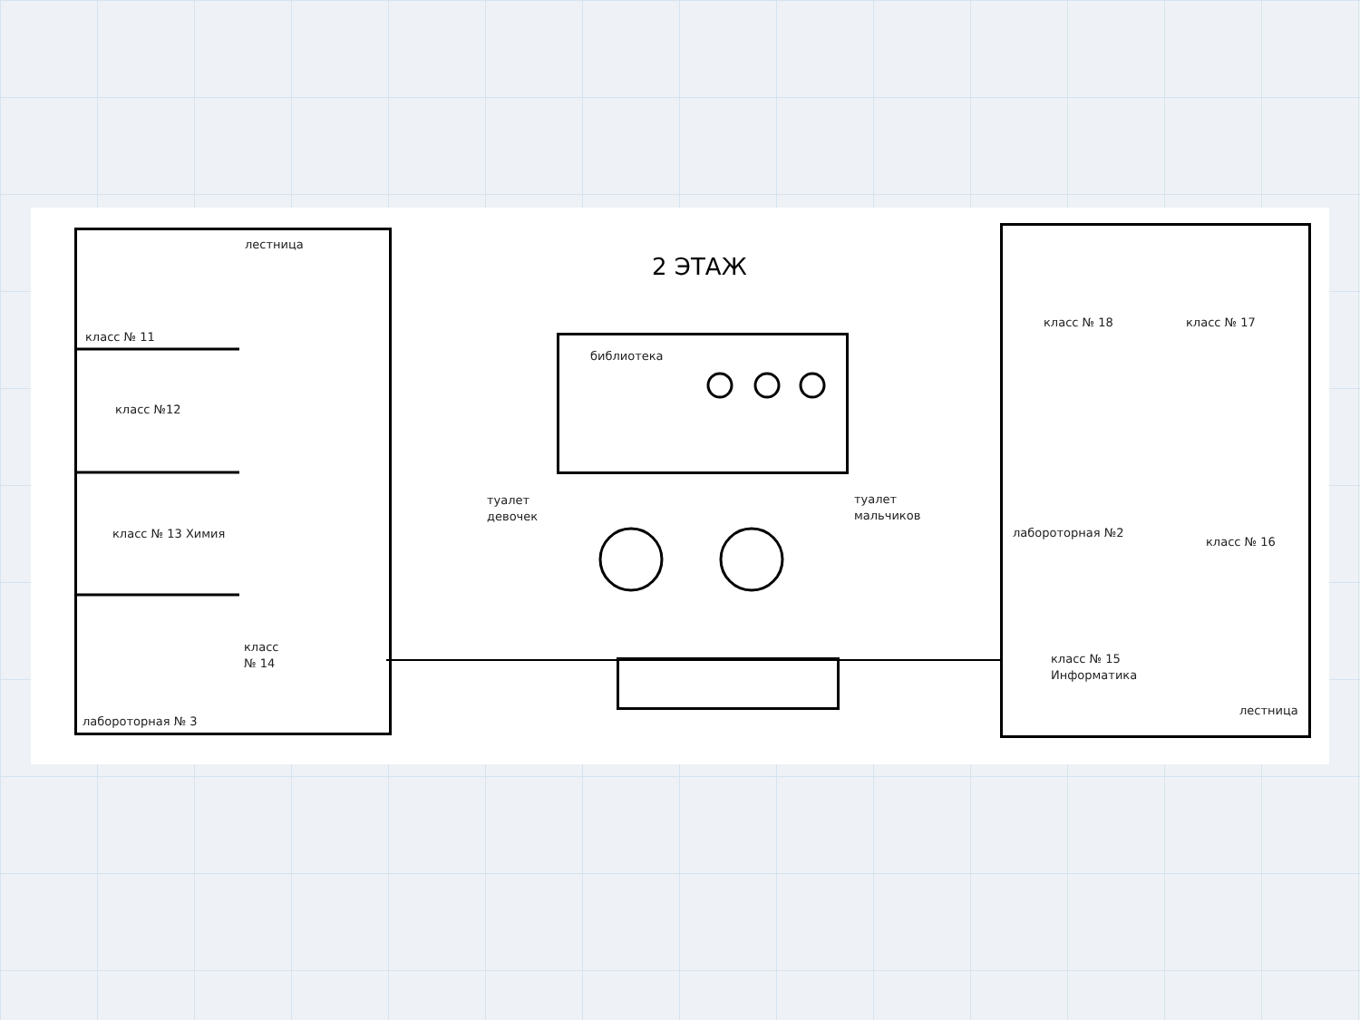2 ЭТАЖ
лестница
класс № 11
класс №12
класс № 13 Химия
библиотека
туалет
девочек
туалет
мальчиков
класс № 18 класс № 17
лабороторная №2
класс № 16
класс
№ 14
класс № 15
Информатика
лабороторная № 3
лестница